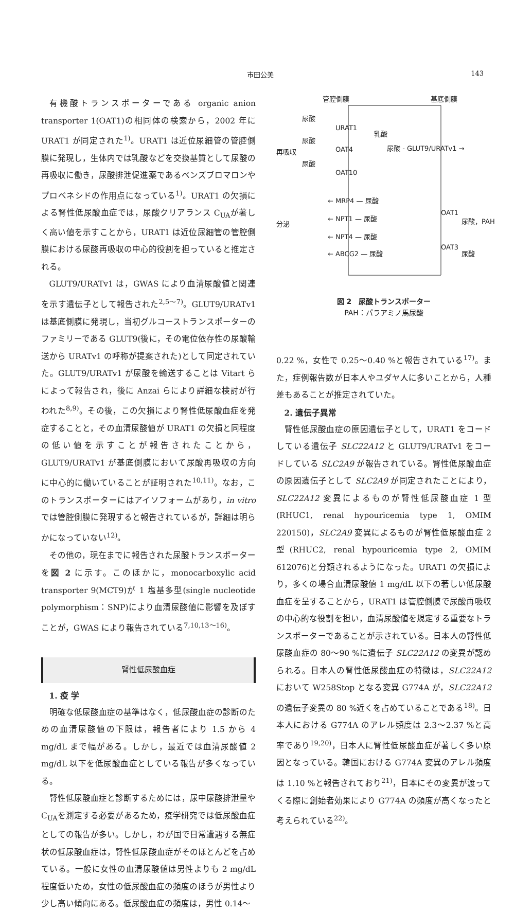市田公美 143
有機酸トランスポーターである organic anion transporter 1(OAT1)の相同体の検索から，2002 年に URAT1 が同定された<sup>1)</sup>。URAT1 は近位尿細管の管腔側膜に発現し，生体内では乳酸などを交換基質として尿酸の再吸収に働き，尿酸排泄促進薬であるベンズブロマロンやプロベネシドの作用点になっている<sup>1)</sup>。URAT1 の欠損による腎性低尿酸血症では，尿酸クリアランス C<sub>UA</sub>が著しく高い値を示すことから，URAT1 は近位尿細管の管腔側膜における尿酸再吸収の中心的役割を担っていると推定される。
GLUT9/URATv1 は，GWAS により血清尿酸値と関連を示す遺伝子として報告された<sup>2,5〜7)</sup>。GLUT9/URATv1 は基底側膜に発現し，当初グルコーストランスポーターのファミリーである GLUT9(後に，その電位依存性の尿酸輸送から URATv1 の呼称が提案された)として同定されていた。GLUT9/URATv1 が尿酸を輸送することは Vitart らによって報告され，後に Anzai らにより詳細な検討が行われた<sup>8,9)</sup>。その後，この欠損により腎性低尿酸血症を発症することと，その血清尿酸値が URAT1 の欠損と同程度の低い値を示すことが報告されたことから，GLUT9/URATv1 が基底側膜において尿酸再吸収の方向に中心的に働いていることが証明された<sup>10,11)</sup>。なお，このトランスポーターにはアイソフォームがあり，in vitro では管腔側膜に発現すると報告されているが，詳細は明らかになっていない<sup>12)</sup>。
その他の，現在までに報告された尿酸トランスポーターを図 2 に示す。このほかに，monocarboxylic acid transporter 9(MCT9)が 1 塩基多型(single nucleotide polymorphism：SNP)により血清尿酸値に影響を及ぼすことが，GWAS により報告されている<sup>7,10,13〜16)</sup>。
腎性低尿酸血症
1. 疫 学
明確な低尿酸血症の基準はなく，低尿酸血症の診断のための血清尿酸値の下限は，報告者により 1.5 から 4 mg/dL まで幅がある。しかし，最近では血清尿酸値 2 mg/dL 以下を低尿酸血症としている報告が多くなっている。
腎性低尿酸血症と診断するためには，尿中尿酸排泄量や C<sub>UA</sub>を測定する必要があるため，疫学研究では低尿酸血症としての報告が多い。しかし，わが国で日常遭遇する無症状の低尿酸血症は，腎性低尿酸血症がそのほとんどを占めている。一般に女性の血清尿酸値は男性よりも 2 mg/dL 程度低いため，女性の低尿酸血症の頻度のほうが男性より少し高い傾向にある。低尿酸血症の頻度は，男性 0.14〜
管腔側膜
基底側膜
再吸収
分泌
尿酸
尿酸
尿酸
URAT1
OAT4
OAT10
乳酸
尿酸 - GLUT9/URATv1 →
← MRP4 — 尿酸
← NPT1 — 尿酸
← NPT4 — 尿酸
← ABCG2 — 尿酸
OAT1
OAT3
尿酸，PAH
尿酸
図 2　尿酸トランスポーター
PAH：パラアミノ馬尿酸
0.22 %，女性で 0.25〜0.40 %と報告されている<sup>17)</sup>。また，症例報告数が日本人やユダヤ人に多いことから，人種差もあることが推定されていた。
2. 遺伝子異常
腎性低尿酸血症の原因遺伝子として，URAT1 をコードしている遺伝子 SLC22A12 と GLUT9/URATv1 をコードしている SLC2A9 が報告されている。腎性低尿酸血症の原因遺伝子として SLC2A9 が同定されたことにより，SLC22A12 変異によるものが腎性低尿酸血症 1 型(RHUC1, renal hypouricemia type 1, OMIM 220150)，SLC2A9 変異によるものが腎性低尿酸血症 2 型(RHUC2, renal hypouricemia type 2, OMIM 612076)と分類されるようになった。URAT1 の欠損により，多くの場合血清尿酸値 1 mg/dL 以下の著しい低尿酸血症を呈することから，URAT1 は管腔側膜で尿酸再吸収の中心的な役割を担い，血清尿酸値を規定する重要なトランスポーターであることが示されている。日本人の腎性低尿酸血症の 80〜90 %に遺伝子 SLC22A12 の変異が認められる。日本人の腎性低尿酸血症の特徴は，SLC22A12 において W258Stop となる変異 G774A が，SLC22A12 の遺伝子変異の 80 %近くを占めていることである<sup>18)</sup>。日本人における G774A のアレル頻度は 2.3〜2.37 %と高率であり<sup>19,20)</sup>，日本人に腎性低尿酸血症が著しく多い原因となっている。韓国における G774A 変異のアレル頻度は 1.10 %と報告されており<sup>21)</sup>，日本にその変異が渡ってくる際に創始者効果により G774A の頻度が高くなったと考えられている<sup>22)</sup>。